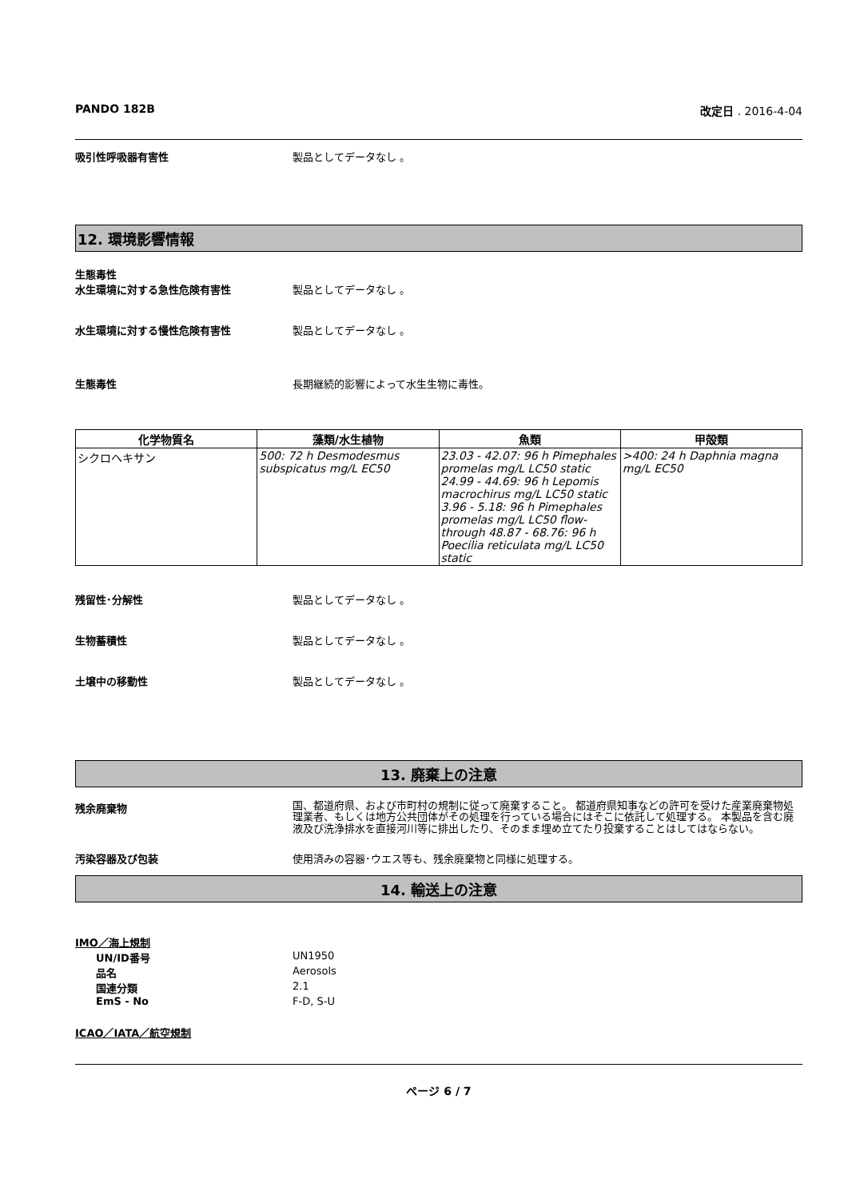PANDO 182B 改定日 . 2016-4-04
吸引性呼吸器有害性 製品としてデータなし 。
12. 環境影響情報
生態毒性
水生環境に対する急性危険有害性 製品としてデータなし 。
水生環境に対する慢性危険有害性 製品としてデータなし 。
生態毒性 長期継続的影響によって水生生物に毒性。
| 化学物質名 | 藻類/水生植物 | 魚類 | 甲殻類 |
| --- | --- | --- | --- |
| シクロヘキサン | 500: 72 h Desmodesmus subspicatus mg/L EC50 | 23.03 - 42.07: 96 h Pimephales promelas mg/L LC50 static 24.99 - 44.69: 96 h Lepomis macrochirus mg/L LC50 static 3.96 - 5.18: 96 h Pimephales promelas mg/L LC50 flow-through 48.87 - 68.76: 96 h Poecilia reticulata mg/L LC50 static | >400: 24 h Daphnia magna mg/L EC50 |
残留性･分解性 製品としてデータなし 。
生物蓄積性 製品としてデータなし 。
土壌中の移動性 製品としてデータなし 。
13. 廃棄上の注意
残余廃棄物 国、都道府県、および市町村の規制に従って廃棄すること。 都道府県知事などの許可を受けた産業廃棄物処理業者、もしくは地方公共団体がその処理を行っている場合にはそこに依託して処理する。 本製品を含む廃液及び洗浄排水を直接河川等に排出したり、そのまま埋め立てたり投棄することはしてはならない。
汚染容器及び包装 使用済みの容器･ウエス等も、残余廃棄物と同様に処理する。
14. 輸送上の注意
IMO／海上規制
UN/ID番号 UN1950
品名 Aerosols
国連分類 2.1
EmS - No F-D, S-U
ICAO／IATA／航空規制
ページ 6 / 7